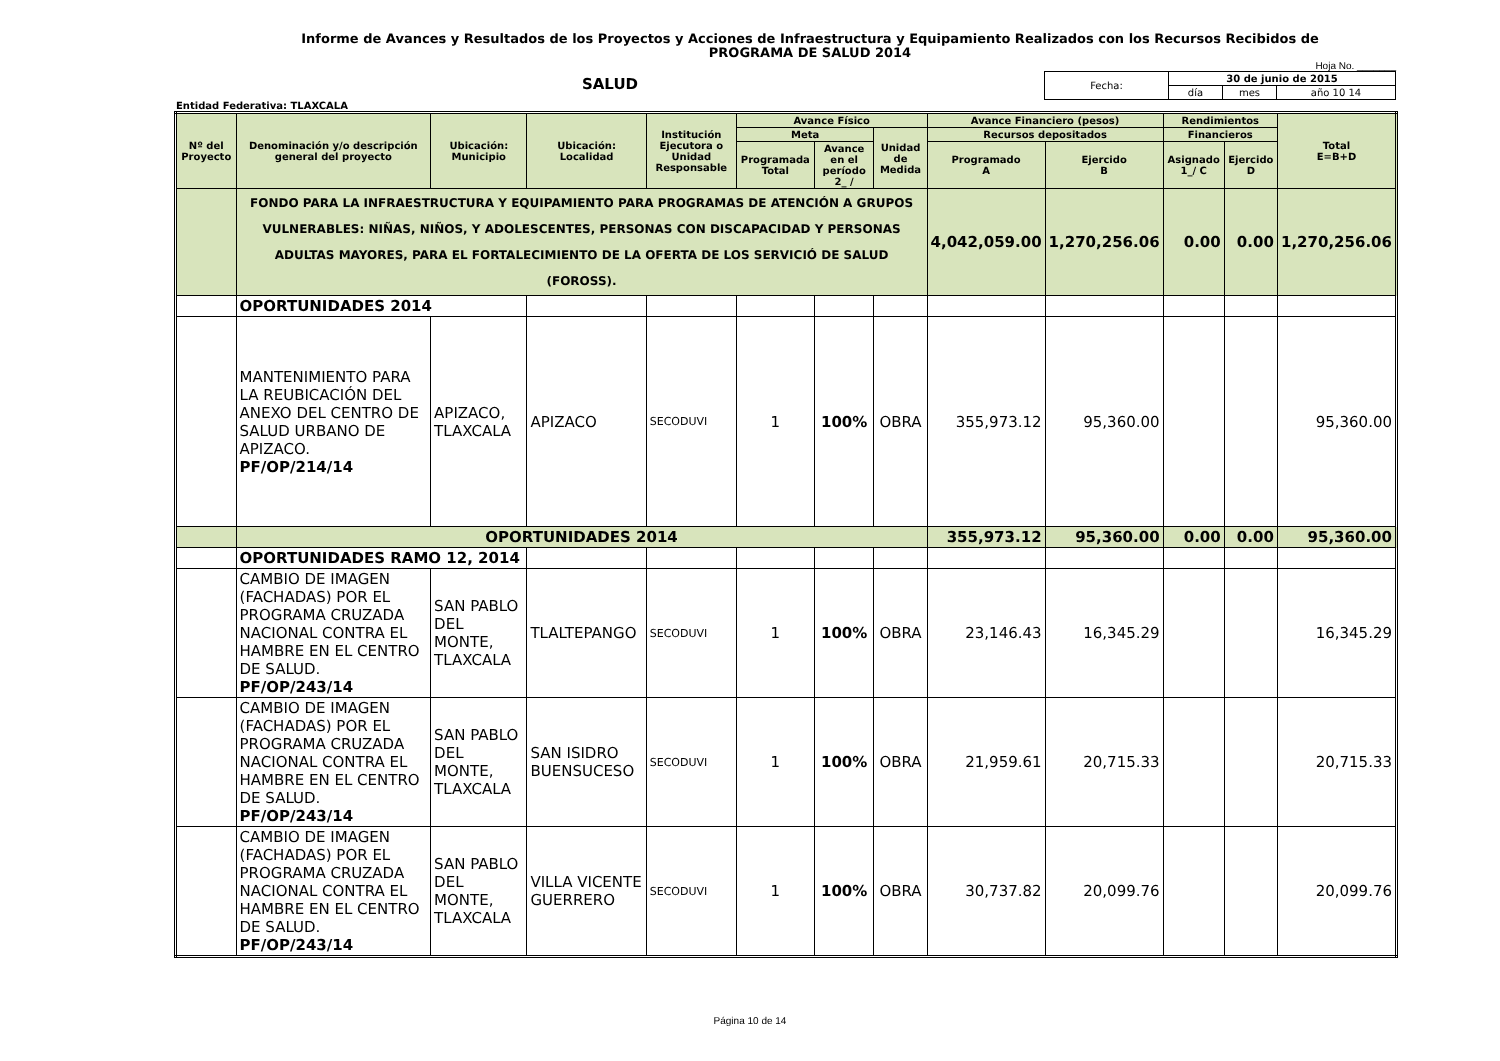Informe de Avances y Resultados de los Proyectos y Acciones de Infraestructura y Equipamiento Realizados con los Recursos Recibidos de
PROGRAMA DE SALUD 2014
Hoja No. _______
SALUD
| Fecha: | 30 de junio de 2015 | | |
| | día | mes | año 10 14 |
Entidad Federativa: TLAXCALA
| Nº del Proyecto | Denominación y/o descripción general del proyecto | Ubicación: Municipio | Ubicación: Localidad | Institución Ejecutora o Unidad Responsable | Avance Físico | | | Avance Financiero (pesos) | | Rendimientos | | Total E=B+D |
| --- | --- | --- | --- | --- | --- | --- | --- | --- | --- | --- | --- | --- |
| | | | | | Meta | | Unidad de Medida | Recursos depositados | | Financieros | | |
| | | | | | Programada Total | Avance en el período 2_ / | | Programado A | Ejercido B | Asignado 1_/ C | Ejercido D | |
| | FONDO PARA LA INFRAESTRUCTURA Y EQUIPAMIENTO PARA PROGRAMAS DE ATENCIÓN A GRUPOS VULNERABLES: NIÑAS, NIÑOS, Y ADOLESCENTES, PERSONAS CON DISCAPACIDAD Y PERSONAS ADULTAS MAYORES, PARA EL FORTALECIMIENTO DE LA OFERTA DE LOS SERVICIÓ DE SALUD (FOROSS). | | | | | | | 4,042,059.00 | 1,270,256.06 | 0.00 | 0.00 | 1,270,256.06 |
| | OPORTUNIDADES 2014 | | | | | | | | | | | |
| | MANTENIMIENTO PARA LA REUBICACIÓN DEL ANEXO DEL CENTRO DE SALUD URBANO DE APIZACO. PF/OP/214/14 | APIZACO, TLAXCALA | APIZACO | SECODUVI | 1 | 100% | OBRA | 355,973.12 | 95,360.00 | | | 95,360.00 |
| | OPORTUNIDADES 2014 | | | | | | | 355,973.12 | 95,360.00 | 0.00 | 0.00 | 95,360.00 |
| | OPORTUNIDADES RAMO 12, 2014 | | | | | | | | | | | |
| | CAMBIO DE IMAGEN (FACHADAS) POR EL PROGRAMA CRUZADA NACIONAL CONTRA EL HAMBRE EN EL CENTRO DE SALUD. PF/OP/243/14 | SAN PABLO DEL MONTE, TLAXCALA | TLALTEPANGO | SECODUVI | 1 | 100% | OBRA | 23,146.43 | 16,345.29 | | | 16,345.29 |
| | CAMBIO DE IMAGEN (FACHADAS) POR EL PROGRAMA CRUZADA NACIONAL CONTRA EL HAMBRE EN EL CENTRO DE SALUD. PF/OP/243/14 | SAN PABLO DEL MONTE, TLAXCALA | SAN ISIDRO BUENSUCESO | SECODUVI | 1 | 100% | OBRA | 21,959.61 | 20,715.33 | | | 20,715.33 |
| | CAMBIO DE IMAGEN (FACHADAS) POR EL PROGRAMA CRUZADA NACIONAL CONTRA EL HAMBRE EN EL CENTRO DE SALUD. PF/OP/243/14 | SAN PABLO DEL MONTE, TLAXCALA | VILLA VICENTE GUERRERO | SECODUVI | 1 | 100% | OBRA | 30,737.82 | 20,099.76 | | | 20,099.76 |
Página 10 de 14